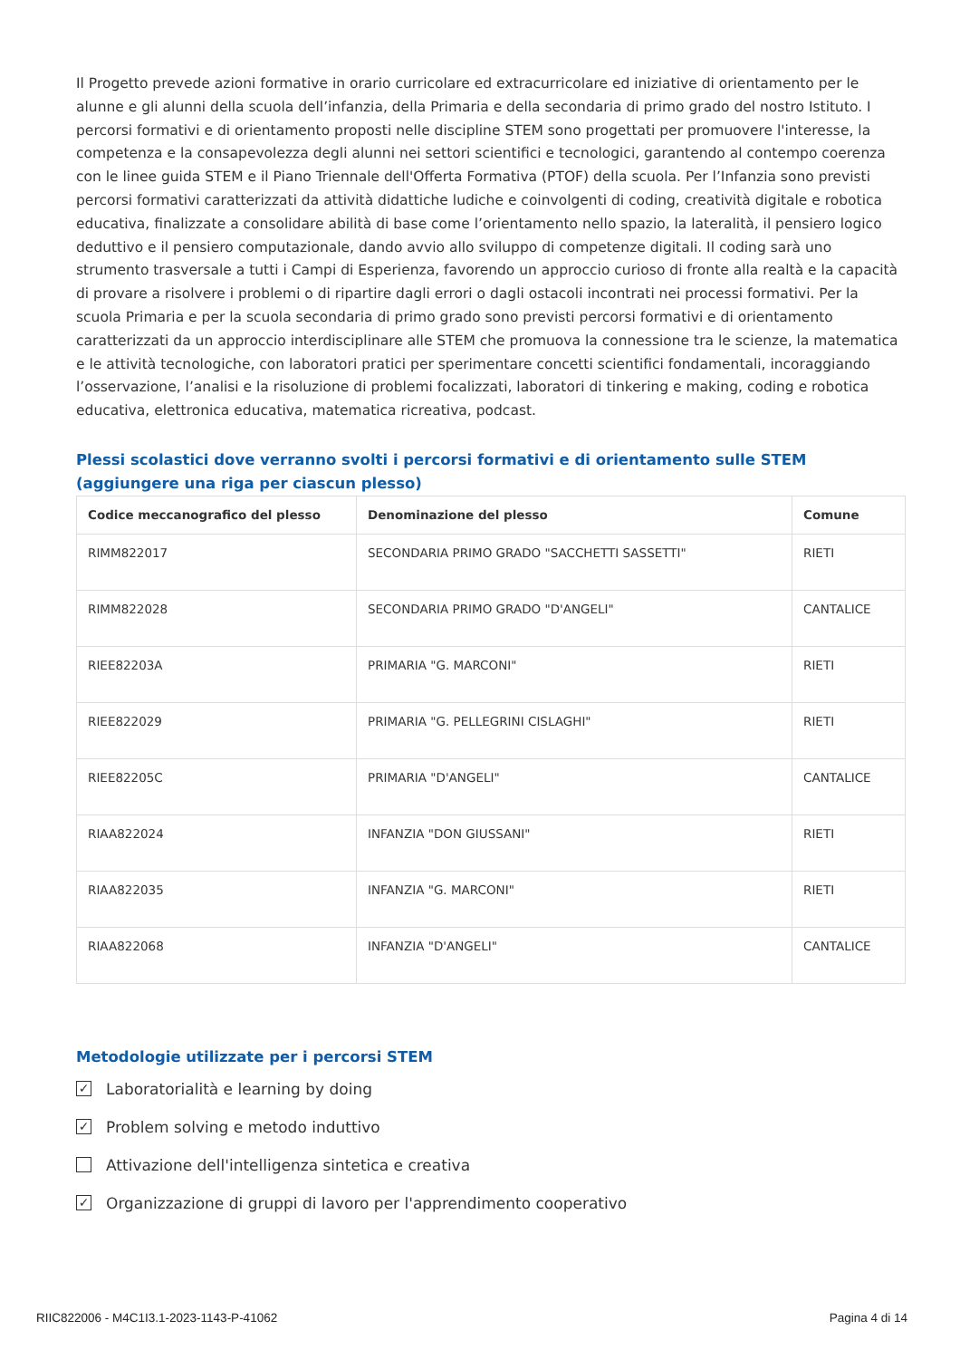Il Progetto prevede azioni formative in orario curricolare ed extracurricolare ed iniziative di orientamento per le alunne e gli alunni della scuola dell’infanzia, della Primaria e della secondaria di primo grado del nostro Istituto. I percorsi formativi e di orientamento proposti nelle discipline STEM sono progettati per promuovere l'interesse, la competenza e la consapevolezza degli alunni nei settori scientifici e tecnologici, garantendo al contempo coerenza con le linee guida STEM e il Piano Triennale dell'Offerta Formativa (PTOF) della scuola. Per l’Infanzia sono previsti percorsi formativi caratterizzati da attività didattiche ludiche e coinvolgenti di coding, creatività digitale e robotica educativa, finalizzate a consolidare abilità di base come l’orientamento nello spazio, la lateralità, il pensiero logico deduttivo e il pensiero computazionale, dando avvio allo sviluppo di competenze digitali. Il coding sarà uno strumento trasversale a tutti i Campi di Esperienza, favorendo un approccio curioso di fronte alla realtà e la capacità di provare a risolvere i problemi o di ripartire dagli errori o dagli ostacoli incontrati nei processi formativi. Per la scuola Primaria e per la scuola secondaria di primo grado sono previsti percorsi formativi e di orientamento caratterizzati da un approccio interdisciplinare alle STEM che promuova la connessione tra le scienze, la matematica e le attività tecnologiche, con laboratori pratici per sperimentare concetti scientifici fondamentali, incoraggiando l’osservazione, l’analisi e la risoluzione di problemi focalizzati, laboratori di tinkering e making, coding e robotica educativa, elettronica educativa, matematica ricreativa, podcast.
Plessi scolastici dove verranno svolti i percorsi formativi e di orientamento sulle STEM (aggiungere una riga per ciascun plesso)
| Codice meccanografico del plesso | Denominazione del plesso | Comune |
| --- | --- | --- |
| RIMM822017 | SECONDARIA PRIMO GRADO "SACCHETTI SASSETTI" | RIETI |
| RIMM822028 | SECONDARIA PRIMO GRADO "D'ANGELI" | CANTALICE |
| RIEE82203A | PRIMARIA "G. MARCONI" | RIETI |
| RIEE822029 | PRIMARIA "G. PELLEGRINI CISLAGHI" | RIETI |
| RIEE82205C | PRIMARIA "D'ANGELI" | CANTALICE |
| RIAA822024 | INFANZIA "DON GIUSSANI" | RIETI |
| RIAA822035 | INFANZIA "G. MARCONI" | RIETI |
| RIAA822068 | INFANZIA "D'ANGELI" | CANTALICE |
Metodologie utilizzate per i percorsi STEM
✓
Laboratorialità e learning by doing
✓
Problem solving e metodo induttivo
Attivazione dell'intelligenza sintetica e creativa
✓
Organizzazione di gruppi di lavoro per l'apprendimento cooperativo
RIIC822006 - M4C1I3.1-2023-1143-P-41062 Pagina 4 di 14